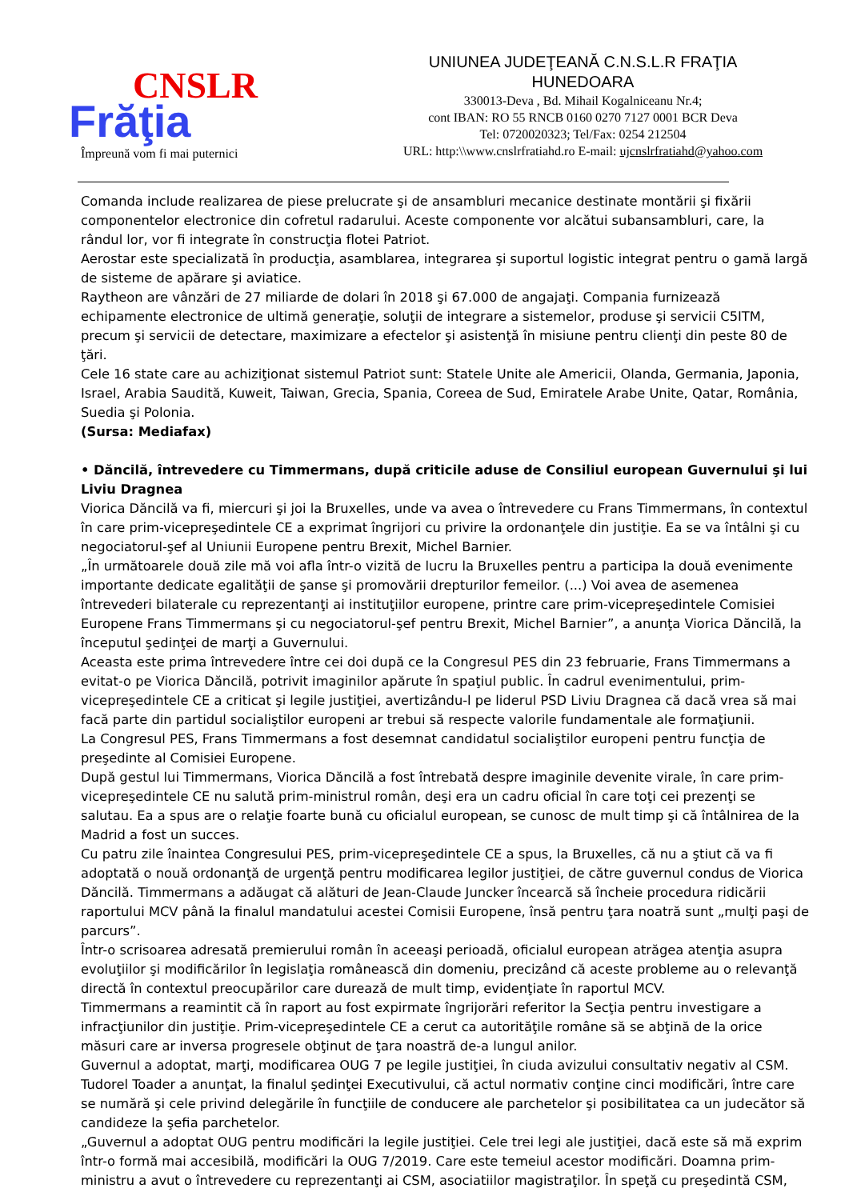CNSLR
Frăţia
Împreună vom fi mai puternici
UNIUNEA JUDEŢEANĂ C.N.S.L.R FRAŢIA
HUNEDOARA
330013-Deva , Bd. Mihail Kogalniceanu Nr.4;
cont IBAN: RO 55 RNCB 0160 0270 7127 0001 BCR Deva
Tel: 0720020323; Tel/Fax: 0254 212504
URL: http:\\www.cnslrfratiahd.ro E-mail: ujcnslrfratiahd@yahoo.com
Comanda include realizarea de piese prelucrate şi de ansambluri mecanice destinate montării şi fixării componentelor electronice din cofretul radarului. Aceste componente vor alcătui subansambluri, care, la rândul lor, vor fi integrate în construcţia flotei Patriot.
Aerostar este specializată în producţia, asamblarea, integrarea şi suportul logistic integrat pentru o gamă largă de sisteme de apărare şi aviatice.
Raytheon are vânzări de 27 miliarde de dolari în 2018 şi 67.000 de angajaţi. Compania furnizează echipamente electronice de ultimă generaţie, soluţii de integrare a sistemelor, produse şi servicii C5ITM, precum şi servicii de detectare, maximizare a efectelor şi asistenţă în misiune pentru clienţi din peste 80 de ţări.
Cele 16 state care au achiziţionat sistemul Patriot sunt: Statele Unite ale Americii, Olanda, Germania, Japonia, Israel, Arabia Saudită, Kuweit, Taiwan, Grecia, Spania, Coreea de Sud, Emiratele Arabe Unite, Qatar, România, Suedia şi Polonia.
(Sursa: Mediafax)
• Dăncilă, întrevedere cu Timmermans, după criticile aduse de Consiliul european Guvernului şi lui Liviu Dragnea
Viorica Dăncilă va fi, miercuri şi joi la Bruxelles, unde va avea o întrevedere cu Frans Timmermans, în contextul în care prim-vicepreşedintele CE a exprimat îngrijori cu privire la ordonanţele din justiţie. Ea se va întâlni şi cu negociatorul-şef al Uniunii Europene pentru Brexit, Michel Barnier.
„În următoarele două zile mă voi afla într-o vizită de lucru la Bruxelles pentru a participa la două evenimente importante dedicate egalităţii de şanse şi promovării drepturilor femeilor. (...) Voi avea de asemenea întrevederi bilaterale cu reprezentanţi ai instituţiilor europene, printre care prim-vicepreşedintele Comisiei Europene Frans Timmermans şi cu negociatorul-şef pentru Brexit, Michel Barnier”, a anunţa Viorica Dăncilă, la începutul şedinţei de marţi a Guvernului.
Aceasta este prima întrevedere între cei doi după ce la Congresul PES din 23 februarie, Frans Timmermans a evitat-o pe Viorica Dăncilă, potrivit imaginilor apărute în spaţiul public. În cadrul evenimentului, prim-vicepreşedintele CE a criticat şi legile justiţiei, avertizându-l pe liderul PSD Liviu Dragnea că dacă vrea să mai facă parte din partidul socialiştilor europeni ar trebui să respecte valorile fundamentale ale formaţiunii.
La Congresul PES, Frans Timmermans a fost desemnat candidatul socialiştilor europeni pentru funcţia de preşedinte al Comisiei Europene.
După gestul lui Timmermans, Viorica Dăncilă a fost întrebată despre imaginile devenite virale, în care prim-vicepreşedintele CE nu salută prim-ministrul român, deşi era un cadru oficial în care toţi cei prezenţi se salutau. Ea a spus are o relaţie foarte bună cu oficialul european, se cunosc de mult timp şi că întâlnirea de la Madrid a fost un succes.
Cu patru zile înaintea Congresului PES, prim-vicepreşedintele CE a spus, la Bruxelles, că nu a ştiut că va fi adoptată o nouă ordonanţă de urgenţă pentru modificarea legilor justiţiei, de către guvernul condus de Viorica Dăncilă. Timmermans a adăugat că alături de Jean-Claude Juncker încearcă să încheie procedura ridicării raportului MCV până la finalul mandatului acestei Comisii Europene, însă pentru ţara noatră sunt „mulţi paşi de parcurs”.
Într-o scrisoarea adresată premierului român în aceeaşi perioadă, oficialul european atrăgea atenţia asupra evoluţiilor şi modificărilor în legislaţia românească din domeniu, precizând că aceste probleme au o relevanţă directă în contextul preocupărilor care durează de mult timp, evidenţiate în raportul MCV.
Timmermans a reamintit că în raport au fost expirmate îngrijorări referitor la Secţia pentru investigare a infracţiunilor din justiţie. Prim-vicepreşedintele CE a cerut ca autorităţile române să se abţină de la orice măsuri care ar inversa progresele obţinut de ţara noastră de-a lungul anilor.
Guvernul a adoptat, marţi, modificarea OUG 7 pe legile justiţiei, în ciuda avizului consultativ negativ al CSM. Tudorel Toader a anunţat, la finalul şedinţei Executivului, că actul normativ conţine cinci modificări, între care se numără şi cele privind delegările în funcţiile de conducere ale parchetelor şi posibilitatea ca un judecător să candideze la şefia parchetelor.
„Guvernul a adoptat OUG pentru modificări la legile justiţiei. Cele trei legi ale justiţiei, dacă este să mă exprim într-o formă mai accesibilă, modificări la OUG 7/2019. Care este temeiul acestor modificări. Doamna prim-ministru a avut o întrevedere cu reprezentanţi ai CSM, asociatiilor magistraţilor. În speţă cu preşedintă CSM,